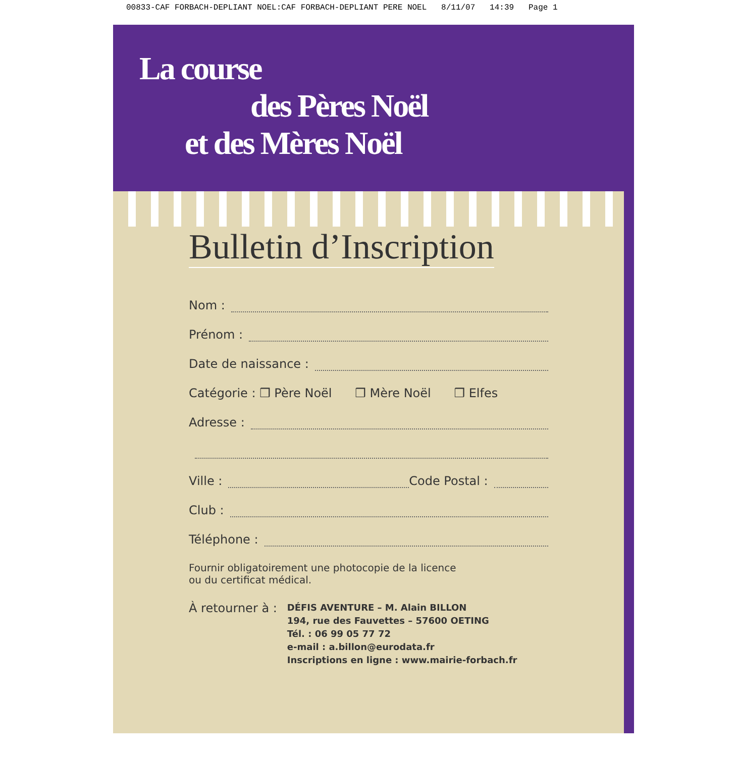00833-CAF FORBACH-DEPLIANT NOEL:CAF FORBACH-DEPLIANT PERE NOEL 8/11/07 14:39 Page 1
La course
des Pères Noël
et des Mères Noël
Bulletin d’Inscription
Nom :
Prénom :
Date de naissance :
Catégorie : ❒ Père Noël ❒ Mère Noël ❒ Elfes
Adresse :
Ville : Code Postal :
Club :
Téléphone :
Fournir obligatoirement une photocopie de la licence
ou du certificat médical.
À retourner à :
DÉFIS AVENTURE – M. Alain BILLON
194, rue des Fauvettes – 57600 OETING
Tél. : 06 99 05 77 72
e-mail : a.billon@eurodata.fr
Inscriptions en ligne : www.mairie-forbach.fr